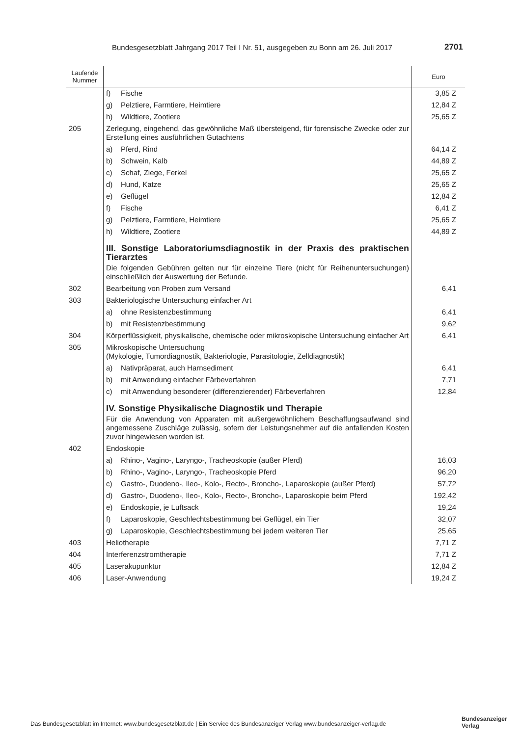Bundesgesetzblatt Jahrgang 2017 Teil I Nr. 51, ausgegeben zu Bonn am 26. Juli 2017
2701
| Laufende Nummer | | Euro |
| --- | --- | --- |
| | f) Fische | 3,85 Z |
| | g) Pelztiere, Farmtiere, Heimtiere | 12,84 Z |
| | h) Wildtiere, Zootiere | 25,65 Z |
| 205 | Zerlegung, eingehend, das gewöhnliche Maß übersteigend, für forensische Zwecke oder zur Erstellung eines ausführlichen Gutachtens | |
| | a) Pferd, Rind | 64,14 Z |
| | b) Schwein, Kalb | 44,89 Z |
| | c) Schaf, Ziege, Ferkel | 25,65 Z |
| | d) Hund, Katze | 25,65 Z |
| | e) Geflügel | 12,84 Z |
| | f) Fische | 6,41 Z |
| | g) Pelztiere, Farmtiere, Heimtiere | 25,65 Z |
| | h) Wildtiere, Zootiere | 44,89 Z |
| | III. Sonstige Laboratoriumsdiagnostik in der Praxis des praktischen Tierarztes Die folgenden Gebühren gelten nur für einzelne Tiere (nicht für Reihenuntersuchungen) einschließlich der Auswertung der Befunde. | |
| 302 | Bearbeitung von Proben zum Versand | 6,41 |
| 303 | Bakteriologische Untersuchung einfacher Art | |
| | a) ohne Resistenzbestimmung | 6,41 |
| | b) mit Resistenzbestimmung | 9,62 |
| 304 | Körperflüssigkeit, physikalische, chemische oder mikroskopische Untersuchung einfacher Art | 6,41 |
| 305 | Mikroskopische Untersuchung (Mykologie, Tumordiagnostik, Bakteriologie, Parasitologie, Zelldiagnostik) | |
| | a) Nativpräparat, auch Harnsediment | 6,41 |
| | b) mit Anwendung einfacher Färbeverfahren | 7,71 |
| | c) mit Anwendung besonderer (differenzierender) Färbeverfahren | 12,84 |
| | IV. Sonstige Physikalische Diagnostik und Therapie Für die Anwendung von Apparaten mit außergewöhnlichem Beschaffungsaufwand sind angemessene Zuschläge zulässig, sofern der Leistungsnehmer auf die anfallenden Kosten zuvor hingewiesen worden ist. | |
| 402 | Endoskopie | |
| | a) Rhino-, Vagino-, Laryngo-, Tracheoskopie (außer Pferd) | 16,03 |
| | b) Rhino-, Vagino-, Laryngo-, Tracheoskopie Pferd | 96,20 |
| | c) Gastro-, Duodeno-, Ileo-, Kolo-, Recto-, Broncho-, Laparoskopie (außer Pferd) | 57,72 |
| | d) Gastro-, Duodeno-, Ileo-, Kolo-, Recto-, Broncho-, Laparoskopie beim Pferd | 192,42 |
| | e) Endoskopie, je Luftsack | 19,24 |
| | f) Laparoskopie, Geschlechtsbestimmung bei Geflügel, ein Tier | 32,07 |
| | g) Laparoskopie, Geschlechtsbestimmung bei jedem weiteren Tier | 25,65 |
| 403 | Heliotherapie | 7,71 Z |
| 404 | Interferenzstromtherapie | 7,71 Z |
| 405 | Laserakupunktur | 12,84 Z |
| 406 | Laser-Anwendung | 19,24 Z |
Das Bundesgesetzblatt im Internet: www.bundesgesetzblatt.de | Ein Service des Bundesanzeiger Verlag www.bundesanzeiger-verlag.de
Bundesanzeiger
Verlag